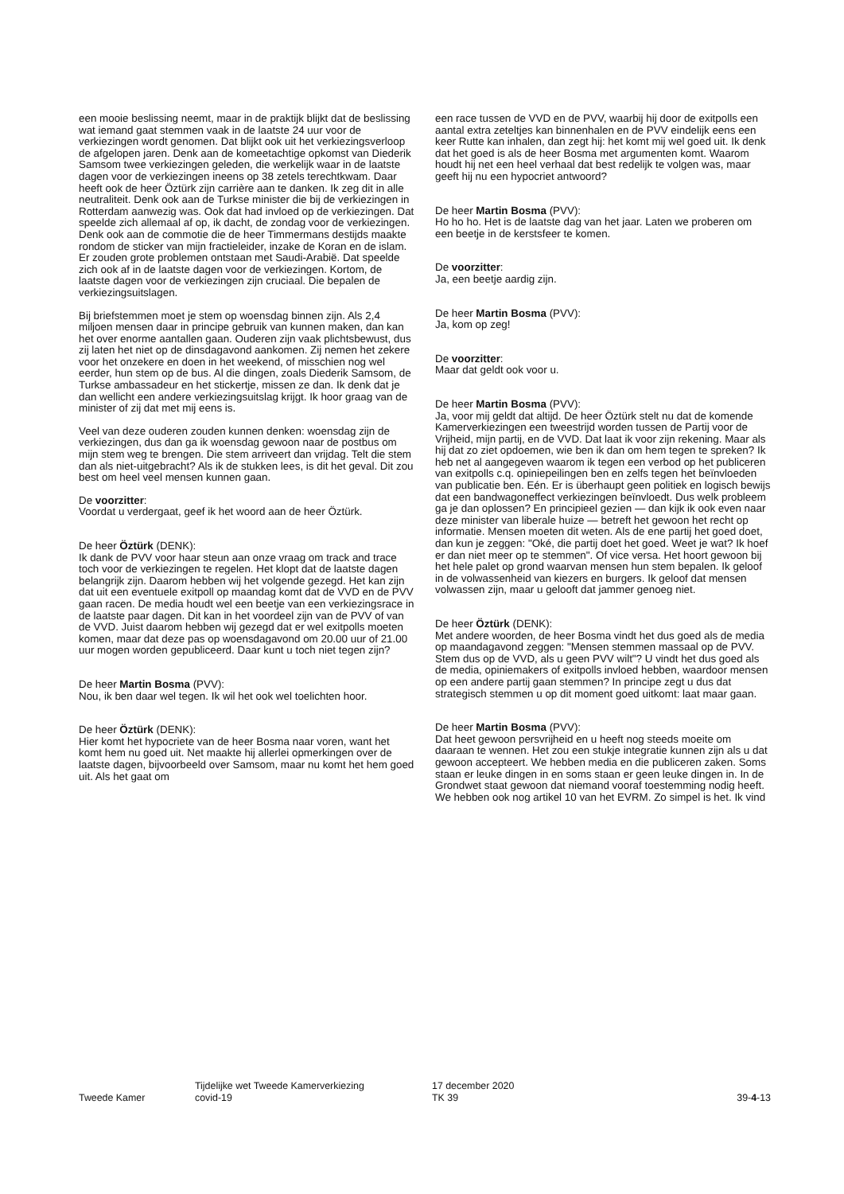een mooie beslissing neemt, maar in de praktijk blijkt dat de beslissing wat iemand gaat stemmen vaak in de laatste 24 uur voor de verkiezingen wordt genomen. Dat blijkt ook uit het verkiezingsverloop de afgelopen jaren. Denk aan de komeetachtige opkomst van Diederik Samsom twee verkiezingen geleden, die werkelijk waar in de laatste dagen voor de verkiezingen ineens op 38 zetels terechtkwam. Daar heeft ook de heer Öztürk zijn carrière aan te danken. Ik zeg dit in alle neutraliteit. Denk ook aan de Turkse minister die bij de verkiezingen in Rotterdam aanwezig was. Ook dat had invloed op de verkiezingen. Dat speelde zich allemaal af op, ik dacht, de zondag voor de verkiezingen. Denk ook aan de commotie die de heer Timmermans destijds maakte rondom de sticker van mijn fractieleider, inzake de Koran en de islam. Er zouden grote problemen ontstaan met Saudi-Arabië. Dat speelde zich ook af in de laatste dagen voor de verkiezingen. Kortom, de laatste dagen voor de verkiezingen zijn cruciaal. Die bepalen de verkiezingsuitslagen.
Bij briefstemmen moet je stem op woensdag binnen zijn. Als 2,4 miljoen mensen daar in principe gebruik van kunnen maken, dan kan het over enorme aantallen gaan. Ouderen zijn vaak plichtsbewust, dus zij laten het niet op de dinsdagavond aankomen. Zij nemen het zekere voor het onzekere en doen in het weekend, of misschien nog wel eerder, hun stem op de bus. Al die dingen, zoals Diederik Samsom, de Turkse ambassadeur en het stickertje, missen ze dan. Ik denk dat je dan wellicht een andere verkiezingsuitslag krijgt. Ik hoor graag van de minister of zij dat met mij eens is.
Veel van deze ouderen zouden kunnen denken: woensdag zijn de verkiezingen, dus dan ga ik woensdag gewoon naar de postbus om mijn stem weg te brengen. Die stem arriveert dan vrijdag. Telt die stem dan als niet-uitgebracht? Als ik de stukken lees, is dit het geval. Dit zou best om heel veel mensen kunnen gaan.
De voorzitter:
Voordat u verdergaat, geef ik het woord aan de heer Öztürk.
De heer Öztürk (DENK):
Ik dank de PVV voor haar steun aan onze vraag om track and trace toch voor de verkiezingen te regelen. Het klopt dat de laatste dagen belangrijk zijn. Daarom hebben wij het volgende gezegd. Het kan zijn dat uit een eventuele exitpoll op maandag komt dat de VVD en de PVV gaan racen. De media houdt wel een beetje van een verkiezingsrace in de laatste paar dagen. Dit kan in het voordeel zijn van de PVV of van de VVD. Juist daarom hebben wij gezegd dat er wel exitpolls moeten komen, maar dat deze pas op woensdagavond om 20.00 uur of 21.00 uur mogen worden gepubliceerd. Daar kunt u toch niet tegen zijn?
De heer Martin Bosma (PVV):
Nou, ik ben daar wel tegen. Ik wil het ook wel toelichten hoor.
De heer Öztürk (DENK):
Hier komt het hypocriete van de heer Bosma naar voren, want het komt hem nu goed uit. Net maakte hij allerlei opmerkingen over de laatste dagen, bijvoorbeeld over Samsom, maar nu komt het hem goed uit. Als het gaat om
een race tussen de VVD en de PVV, waarbij hij door de exitpolls een aantal extra zeteltjes kan binnenhalen en de PVV eindelijk eens een keer Rutte kan inhalen, dan zegt hij: het komt mij wel goed uit. Ik denk dat het goed is als de heer Bosma met argumenten komt. Waarom houdt hij net een heel verhaal dat best redelijk te volgen was, maar geeft hij nu een hypocriet antwoord?
De heer Martin Bosma (PVV):
Ho ho ho. Het is de laatste dag van het jaar. Laten we proberen om een beetje in de kerstsfeer te komen.
De voorzitter:
Ja, een beetje aardig zijn.
De heer Martin Bosma (PVV):
Ja, kom op zeg!
De voorzitter:
Maar dat geldt ook voor u.
De heer Martin Bosma (PVV):
Ja, voor mij geldt dat altijd. De heer Öztürk stelt nu dat de komende Kamerverkiezingen een tweestrijd worden tussen de Partij voor de Vrijheid, mijn partij, en de VVD. Dat laat ik voor zijn rekening. Maar als hij dat zo ziet opdoemen, wie ben ik dan om hem tegen te spreken? Ik heb net al aangegeven waarom ik tegen een verbod op het publiceren van exitpolls c.q. opiniepeilingen ben en zelfs tegen het beïnvloeden van publicatie ben. Eén. Er is überhaupt geen politiek en logisch bewijs dat een bandwagoneffect verkiezingen beïnvloedt. Dus welk probleem ga je dan oplossen? En principieel gezien — dan kijk ik ook even naar deze minister van liberale huize — betreft het gewoon het recht op informatie. Mensen moeten dit weten. Als de ene partij het goed doet, dan kun je zeggen: "Oké, die partij doet het goed. Weet je wat? Ik hoef er dan niet meer op te stemmen". Of vice versa. Het hoort gewoon bij het hele palet op grond waarvan mensen hun stem bepalen. Ik geloof in de volwassenheid van kiezers en burgers. Ik geloof dat mensen volwassen zijn, maar u gelooft dat jammer genoeg niet.
De heer Öztürk (DENK):
Met andere woorden, de heer Bosma vindt het dus goed als de media op maandagavond zeggen: "Mensen stemmen massaal op de PVV. Stem dus op de VVD, als u geen PVV wilt"? U vindt het dus goed als de media, opiniemakers of exitpolls invloed hebben, waardoor mensen op een andere partij gaan stemmen? In principe zegt u dus dat strategisch stemmen u op dit moment goed uitkomt: laat maar gaan.
De heer Martin Bosma (PVV):
Dat heet gewoon persvrijheid en u heeft nog steeds moeite om daaraan te wennen. Het zou een stukje integratie kunnen zijn als u dat gewoon accepteert. We hebben media en die publiceren zaken. Soms staan er leuke dingen in en soms staan er geen leuke dingen in. In de Grondwet staat gewoon dat niemand vooraf toestemming nodig heeft. We hebben ook nog artikel 10 van het EVRM. Zo simpel is het. Ik vind
Tweede Kamer
Tijdelijke wet Tweede Kamerverkiezing
covid-19
17 december 2020
TK 39
39-4-13